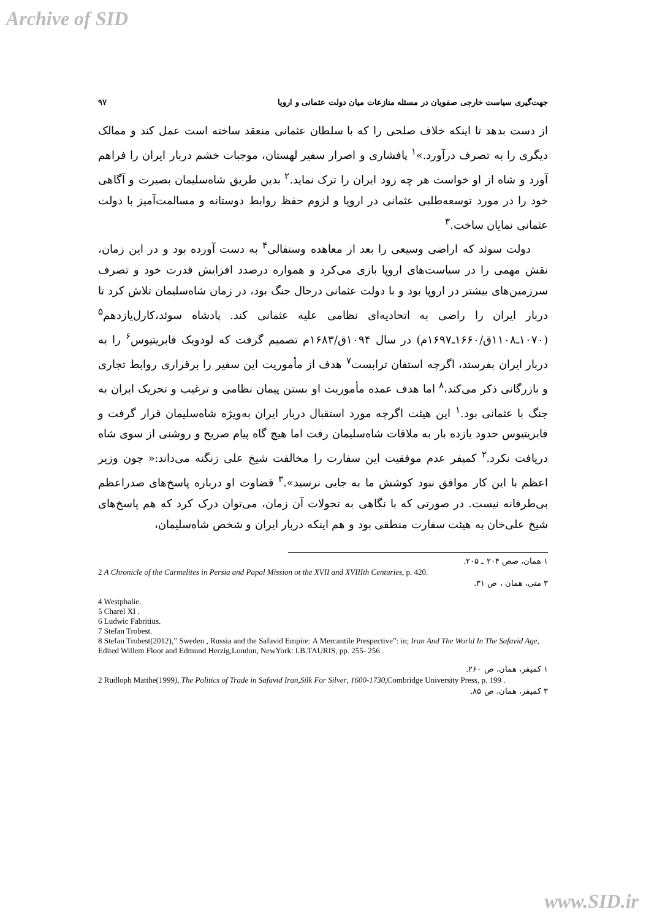Archive of SID
جهت‌گیری سیاست خارجی صفویان در مسئله منازعات میان دولت عثمانی و اروپا ۹۷
از دست بدهد تا اینکه خلاف صلحی را که با سلطان عثمانی منعقد ساخته است عمل کند و ممالک دیگری را به تصرف درآورد.»<sup>۱</sup> پافشاری و اصرار سفیر لهستان، موجبات خشم دربار ایران را فراهم آورد و شاه از او خواست هر چه زود ایران را ترک نماید.<sup>۲</sup> بدین طریق شاه‌سلیمان بصیرت و آگاهی خود را در مورد توسعه‌طلبی عثمانی در اروپا و لزوم حفظ روابط دوستانه و مسالمت‌آمیز با دولت عثمانی نمایان ساخت.<sup>۳</sup>
دولت سوئد که اراضی وسیعی را بعد از معاهده وستفالی<sup>۴</sup> به دست آورده بود و در این زمان، نقش مهمی را در سیاست‌های اروپا بازی می‌کرد و همواره درصدد افزایش قدرت خود و تصرف سرزمین‌های بیشتر در اروپا بود و با دولت عثمانی درحال جنگ بود، در زمان شاه‌سلیمان تلاش کرد تا دربار ایران را راضی به اتحادیه‌ای نظامی علیه عثمانی کند. پادشاه سوئد،کارل‌یازدهم<sup>۵</sup> (۱۰۷۰ـ۱۱۰۸ق/۱۶۶۰ـ۱۶۹۷م) در سال ۱۰۹۴ق/۱۶۸۳م تصمیم گرفت که لودویک فابریتیوس<sup>۶</sup> را به دربار ایران بفرستد، اگرچه استفان ترابست<sup>۷</sup> هدف از مأموریت این سفیر را برقراری روابط تجاری و بازرگانی ذکر می‌کند،<sup>۸</sup> اما هدف عمده مأموریت او بستن پیمان نظامی و ترغیب و تحریک ایران به جنگ با عثمانی بود.<sup>۱</sup> این هیئت اگرچه مورد استقبال دربار ایران به‌ویژه شاه‌سلیمان قرار گرفت و فابریتیوس حدود یازده بار به ملاقات شاه‌سلیمان رفت اما هیچ گاه پیام صریح و روشنی از سوی شاه دریافت نکرد.<sup>۲</sup> کمپفر عدم موفقیت این سفارت را مخالفت شیخ علی زنگنه می‌داند:« چون وزیر اعظم با این کار موافق نبود کوشش ما به جایی نرسید».<sup>۳</sup> قضاوت او درباره پاسخ‌های صدراعظم بی‌طرفانه نیست. در صورتی که با نگاهی به تحولات آن زمان، می‌توان درک کرد که هم پاسخ‌های شیخ علی‌خان به هیئت سفارت منطقی بود و هم اینکه دربار ایران و شخص شاه‌سلیمان،
۱ همان، صص ۲۰۴ ـ ۲۰۵.
2 A Chronicle of the Carmelites in Persia and Papal Mission ot the XVII and XVIIIth Centuries, p. 420.
۳ متی، همان ، ص ۳۱.
4 Westphalie.
5 Charel XI .
6 Ludwic Fabritius.
7 Stefan Trobest.
8 Stefan Trobest(2012),” Sweden , Russia and the Safavid Empire: A Mercantile Prespective”: in; Iran And The World In The Safavid Age, Edited Willem Floor and Edmund Herzig,London, NewYork: I.B.TAURIS, pp. 255- 256 .
۱ کمپفر، همان، ص ۲۶۰.
2 Rudloph Matthe(1999), The Politics of Trade in Safavid Iran,Silk For Silver, 1600-1730, Combridge University Press, p. 199 .
۳ کمپفر، همان، ص ۸۵.
www.SID.ir